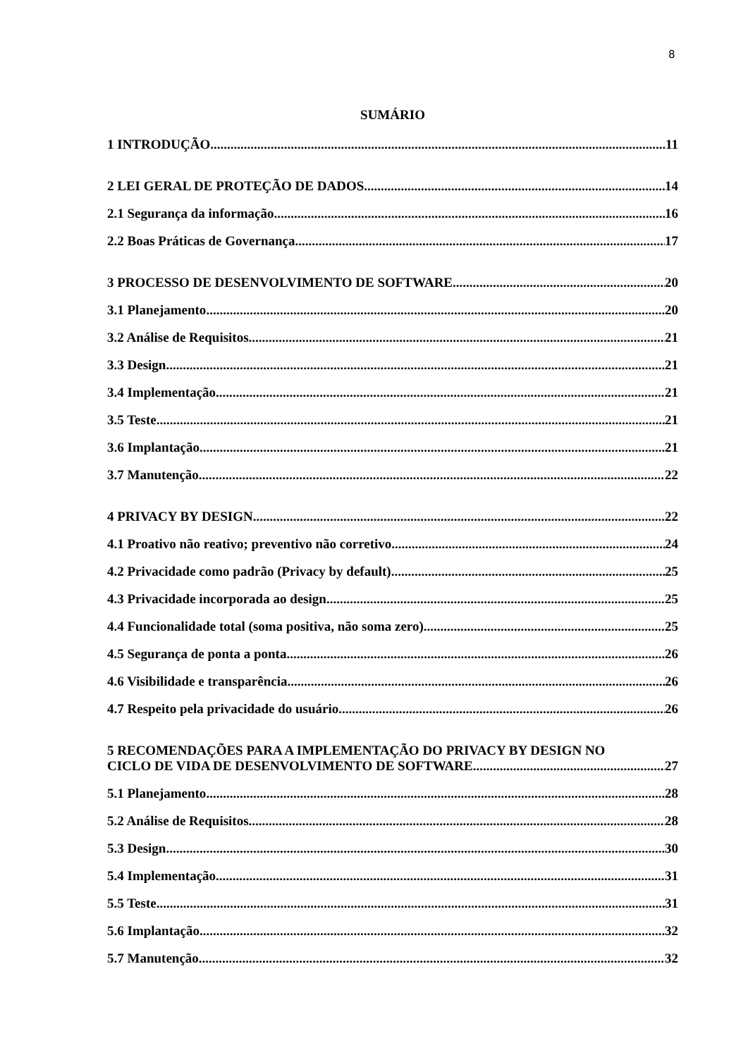8
SUMÁRIO
1 INTRODUÇÃO 11
2 LEI GERAL DE PROTEÇÃO DE DADOS 14
2.1 Segurança da informação 16
2.2 Boas Práticas de Governança 17
3 PROCESSO DE DESENVOLVIMENTO DE SOFTWARE 20
3.1 Planejamento 20
3.2 Análise de Requisitos 21
3.3 Design 21
3.4 Implementação 21
3.5 Teste 21
3.6 Implantação 21
3.7 Manutenção 22
4 PRIVACY BY DESIGN 22
4.1 Proativo não reativo; preventivo não corretivo 24
4.2 Privacidade como padrão (Privacy by default) 25
4.3 Privacidade incorporada ao design 25
4.4 Funcionalidade total (soma positiva, não soma zero) 25
4.5 Segurança de ponta a ponta 26
4.6 Visibilidade e transparência 26
4.7 Respeito pela privacidade do usuário 26
5 RECOMENDAÇÕES PARA A IMPLEMENTAÇÃO DO PRIVACY BY DESIGN NO
CICLO DE VIDA DE DESENVOLVIMENTO DE SOFTWARE 27
5.1 Planejamento 28
5.2 Análise de Requisitos 28
5.3 Design 30
5.4 Implementação 31
5.5 Teste 31
5.6 Implantação 32
5.7 Manutenção 32